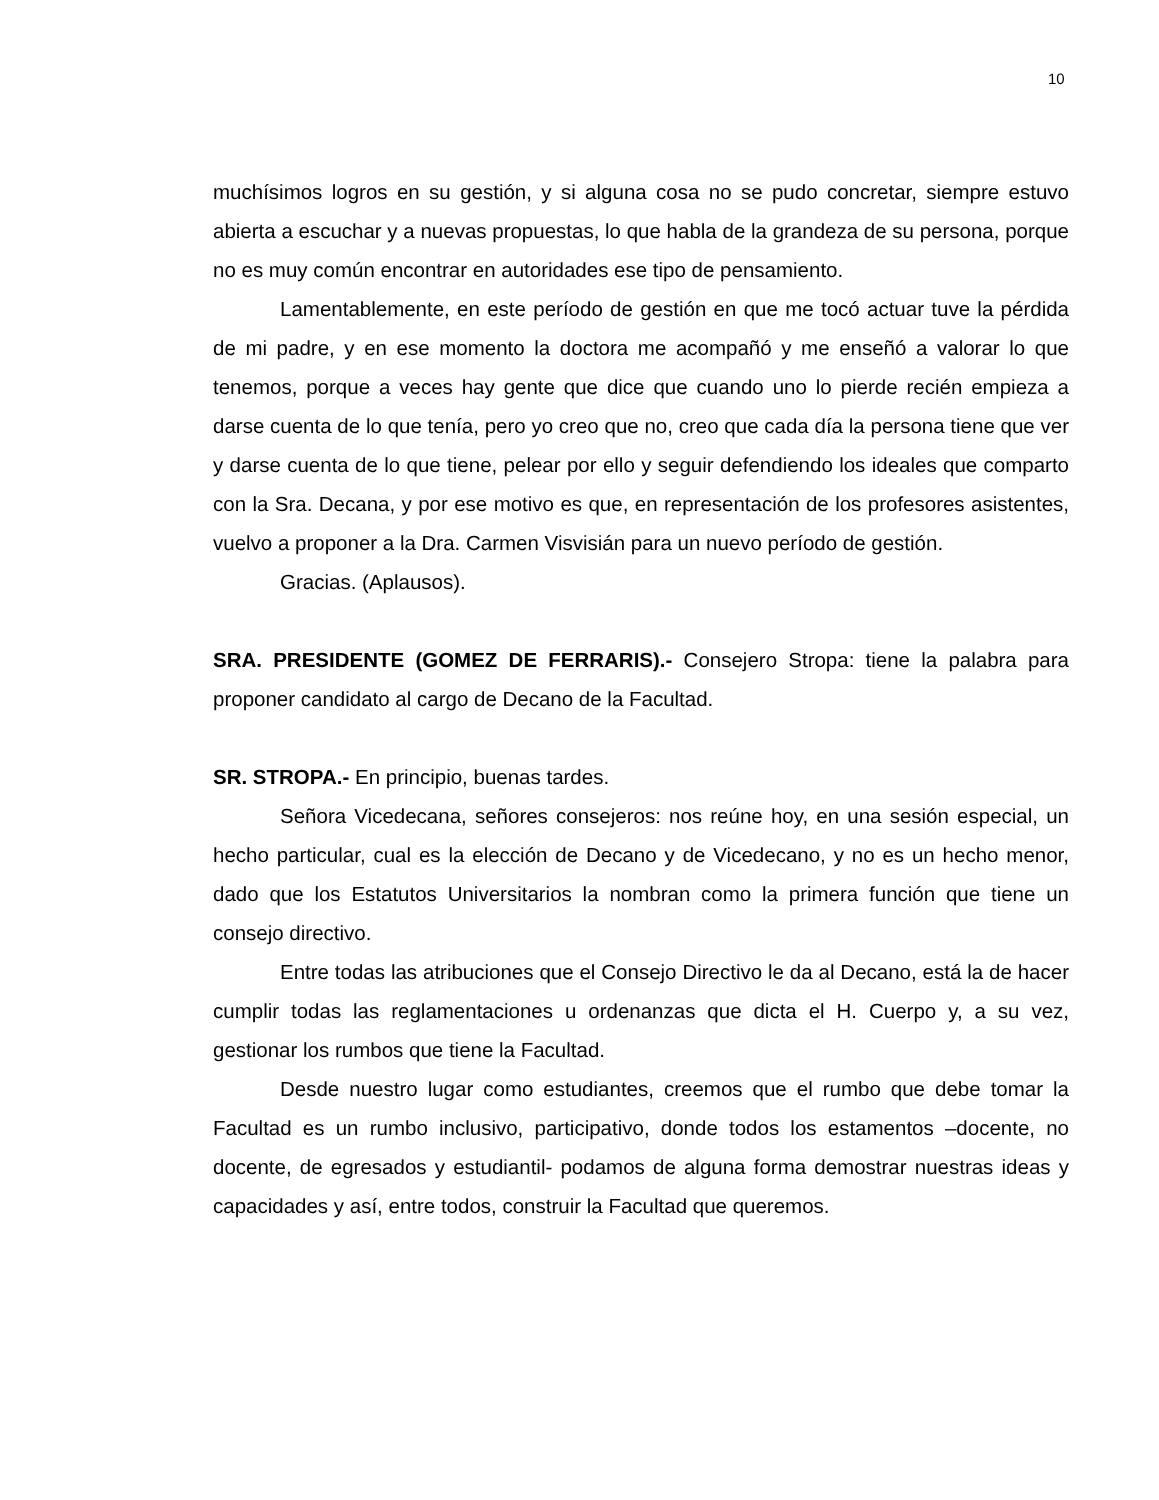10
muchísimos logros en su gestión, y si alguna cosa no se pudo concretar, siempre estuvo abierta a escuchar y a nuevas propuestas, lo que habla de la grandeza de su persona, porque no es muy común encontrar en autoridades ese tipo de pensamiento.
Lamentablemente, en este período de gestión en que me tocó actuar tuve la pérdida de mi padre, y en ese momento la doctora me acompañó y me enseñó a valorar lo que tenemos, porque a veces hay gente que dice que cuando uno lo pierde recién empieza a darse cuenta de lo que tenía, pero yo creo que no, creo que cada día la persona tiene que ver y darse cuenta de lo que tiene, pelear por ello y seguir defendiendo los ideales que comparto con la Sra. Decana, y por ese motivo es que, en representación de los profesores asistentes, vuelvo a proponer a la Dra. Carmen Visvisián para un nuevo período de gestión.
Gracias. (Aplausos).
SRA. PRESIDENTE (GOMEZ DE FERRARIS).- Consejero Stropa: tiene la palabra para proponer candidato al cargo de Decano de la Facultad.
SR. STROPA.- En principio, buenas tardes.
Señora Vicedecana, señores consejeros: nos reúne hoy, en una sesión especial, un hecho particular, cual es la elección de Decano y de Vicedecano, y no es un hecho menor, dado que los Estatutos Universitarios la nombran como la primera función que tiene un consejo directivo.
Entre todas las atribuciones que el Consejo Directivo le da al Decano, está la de hacer cumplir todas las reglamentaciones u ordenanzas que dicta el H. Cuerpo y, a su vez, gestionar los rumbos que tiene la Facultad.
Desde nuestro lugar como estudiantes, creemos que el rumbo que debe tomar la Facultad es un rumbo inclusivo, participativo, donde todos los estamentos –docente, no docente, de egresados y estudiantil- podamos de alguna forma demostrar nuestras ideas y capacidades y así, entre todos, construir la Facultad que queremos.